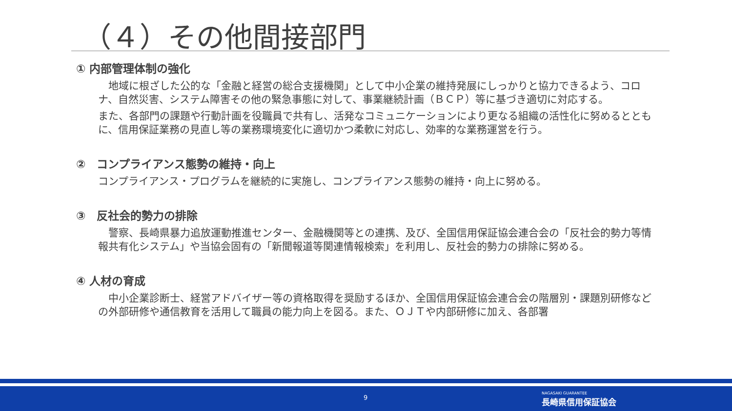（４）その他間接部門
① 内部管理体制の強化
　地域に根ざした公的な「金融と経営の総合支援機関」として中小企業の維持発展にしっかりと協力できるよう、コロナ、自然災害、システム障害その他の緊急事態に対して、事業継続計画（ＢＣＰ）等に基づき適切に対応する。
また、各部門の課題や行動計画を役職員で共有し、活発なコミュニケーションにより更なる組織の活性化に努めるとともに、信用保証業務の見直し等の業務環境変化に適切かつ柔軟に対応し、効率的な業務運営を行う。
②　コンプライアンス態勢の維持・向上
コンプライアンス・プログラムを継続的に実施し、コンプライアンス態勢の維持・向上に努める。
③　反社会的勢力の排除
　警察、長崎県暴力追放運動推進センター、金融機関等との連携、及び、全国信用保証協会連合会の「反社会的勢力等情報共有化システム」や当協会固有の「新聞報道等関連情報検索」を利用し、反社会的勢力の排除に努める。
④ 人材の育成
　中小企業診断士、経営アドバイザー等の資格取得を奨励するほか、全国信用保証協会連合会の階層別・課題別研修などの外部研修や通信教育を活用して職員の能力向上を図る。また、ＯＪＴや内部研修に加え、各部署
9
NAGASAKI GUARANTEE
長崎県信用保証協会